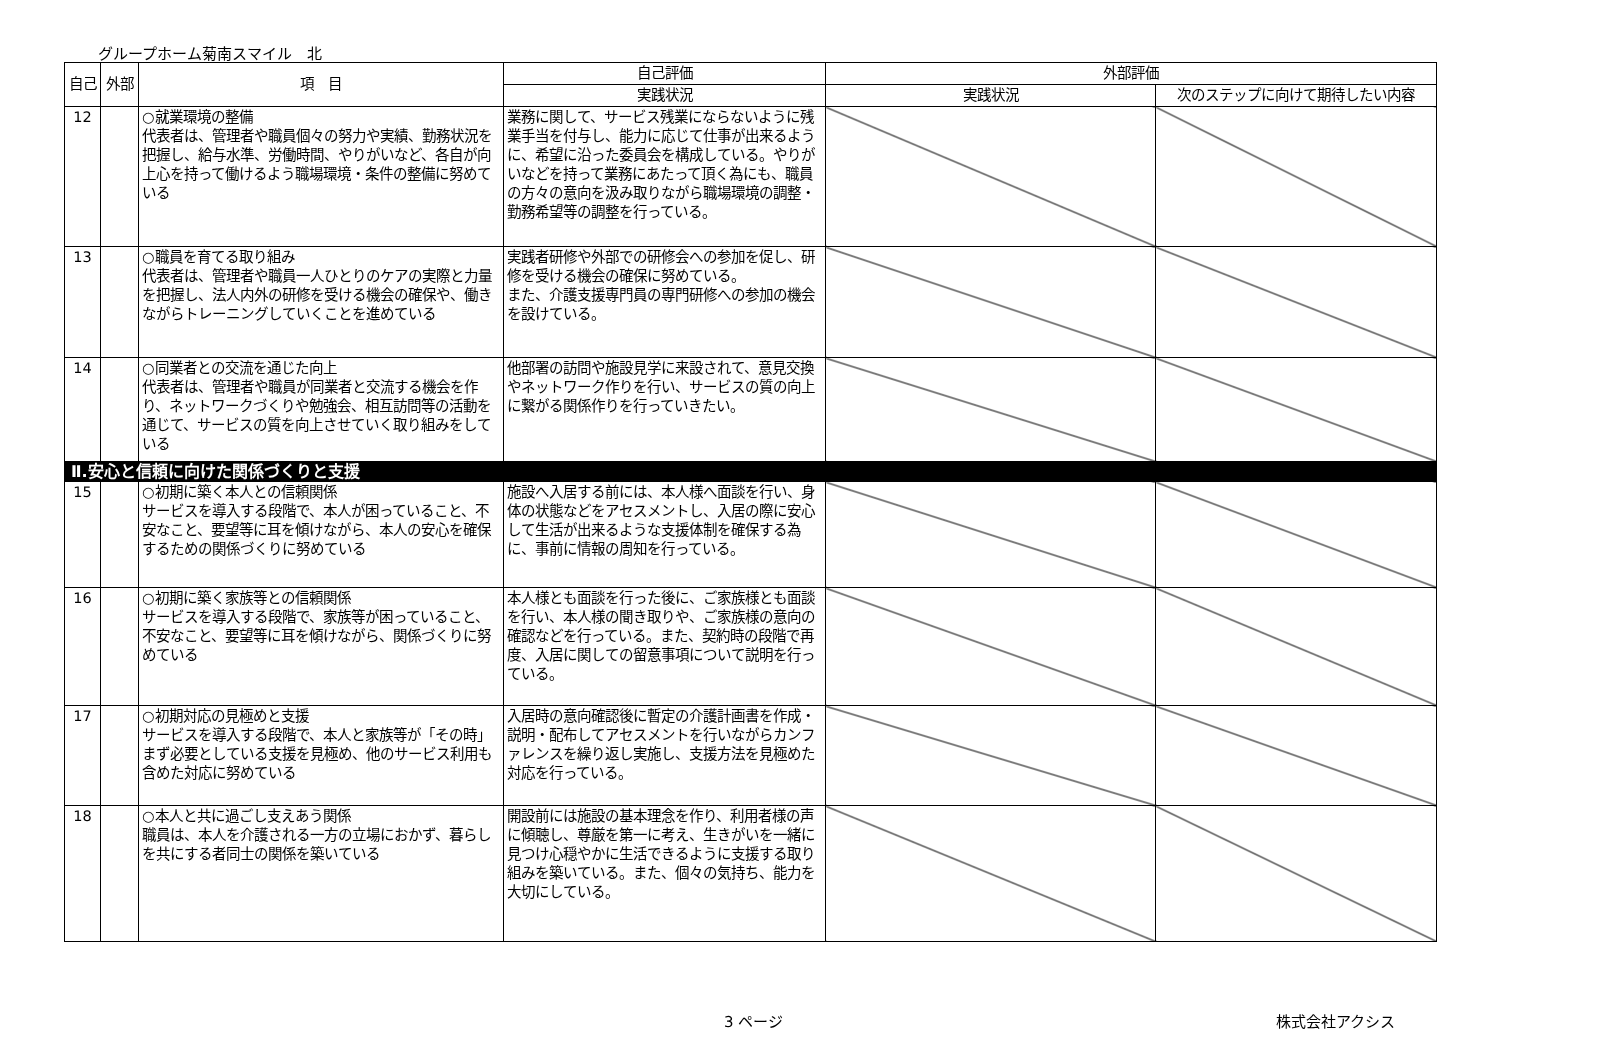グループホーム菊南スマイル　北
| 自己 | 外部 | 項 目 | 自己評価 | 外部評価 | |
| --- | --- | --- | --- | --- | --- |
| | | | 実践状況 | 実践状況 | 次のステップに向けて期待したい内容 |
| 12 | | ○就業環境の整備 代表者は、管理者や職員個々の努力や実績、勤務状況を把握し、給与水準、労働時間、やりがいなど、各自が向上心を持って働けるよう職場環境・条件の整備に努めている | 業務に関して、サービス残業にならないように残業手当を付与し、能力に応じて仕事が出来るように、希望に沿った委員会を構成している。やりがいなどを持って業務にあたって頂く為にも、職員の方々の意向を汲み取りながら職場環境の調整・勤務希望等の調整を行っている。 | | |
| 13 | | ○職員を育てる取り組み 代表者は、管理者や職員一人ひとりのケアの実際と力量を把握し、法人内外の研修を受ける機会の確保や、働きながらトレーニングしていくことを進めている | 実践者研修や外部での研修会への参加を促し、研修を受ける機会の確保に努めている。 また、介護支援専門員の専門研修への参加の機会を設けている。 | | |
| 14 | | ○同業者との交流を通じた向上 代表者は、管理者や職員が同業者と交流する機会を作り、ネットワークづくりや勉強会、相互訪問等の活動を通じて、サービスの質を向上させていく取り組みをしている | 他部署の訪問や施設見学に来設されて、意見交換やネットワーク作りを行い、サービスの質の向上に繋がる関係作りを行っていきたい。 | | |
| Ⅱ.安心と信頼に向けた関係づくりと支援 | | | | | |
| 15 | | ○初期に築く本人との信頼関係 サービスを導入する段階で、本人が困っていること、不安なこと、要望等に耳を傾けながら、本人の安心を確保するための関係づくりに努めている | 施設へ入居する前には、本人様へ面談を行い、身体の状態などをアセスメントし、入居の際に安心して生活が出来るような支援体制を確保する為に、事前に情報の周知を行っている。 | | |
| 16 | | ○初期に築く家族等との信頼関係 サービスを導入する段階で、家族等が困っていること、不安なこと、要望等に耳を傾けながら、関係づくりに努めている | 本人様とも面談を行った後に、ご家族様とも面談を行い、本人様の聞き取りや、ご家族様の意向の確認などを行っている。また、契約時の段階で再度、入居に関しての留意事項について説明を行っている。 | | |
| 17 | | ○初期対応の見極めと支援 サービスを導入する段階で、本人と家族等が「その時」まず必要としている支援を見極め、他のサービス利用も含めた対応に努めている | 入居時の意向確認後に暫定の介護計画書を作成・説明・配布してアセスメントを行いながらカンファレンスを繰り返し実施し、支援方法を見極めた対応を行っている。 | | |
| 18 | | ○本人と共に過ごし支えあう関係 職員は、本人を介護される一方の立場におかず、暮らしを共にする者同士の関係を築いている | 開設前には施設の基本理念を作り、利用者様の声に傾聴し、尊厳を第一に考え、生きがいを一緒に見つけ心穏やかに生活できるように支援する取り組みを築いている。また、個々の気持ち、能力を大切にしている。 | | |
3 ページ 株式会社アクシス